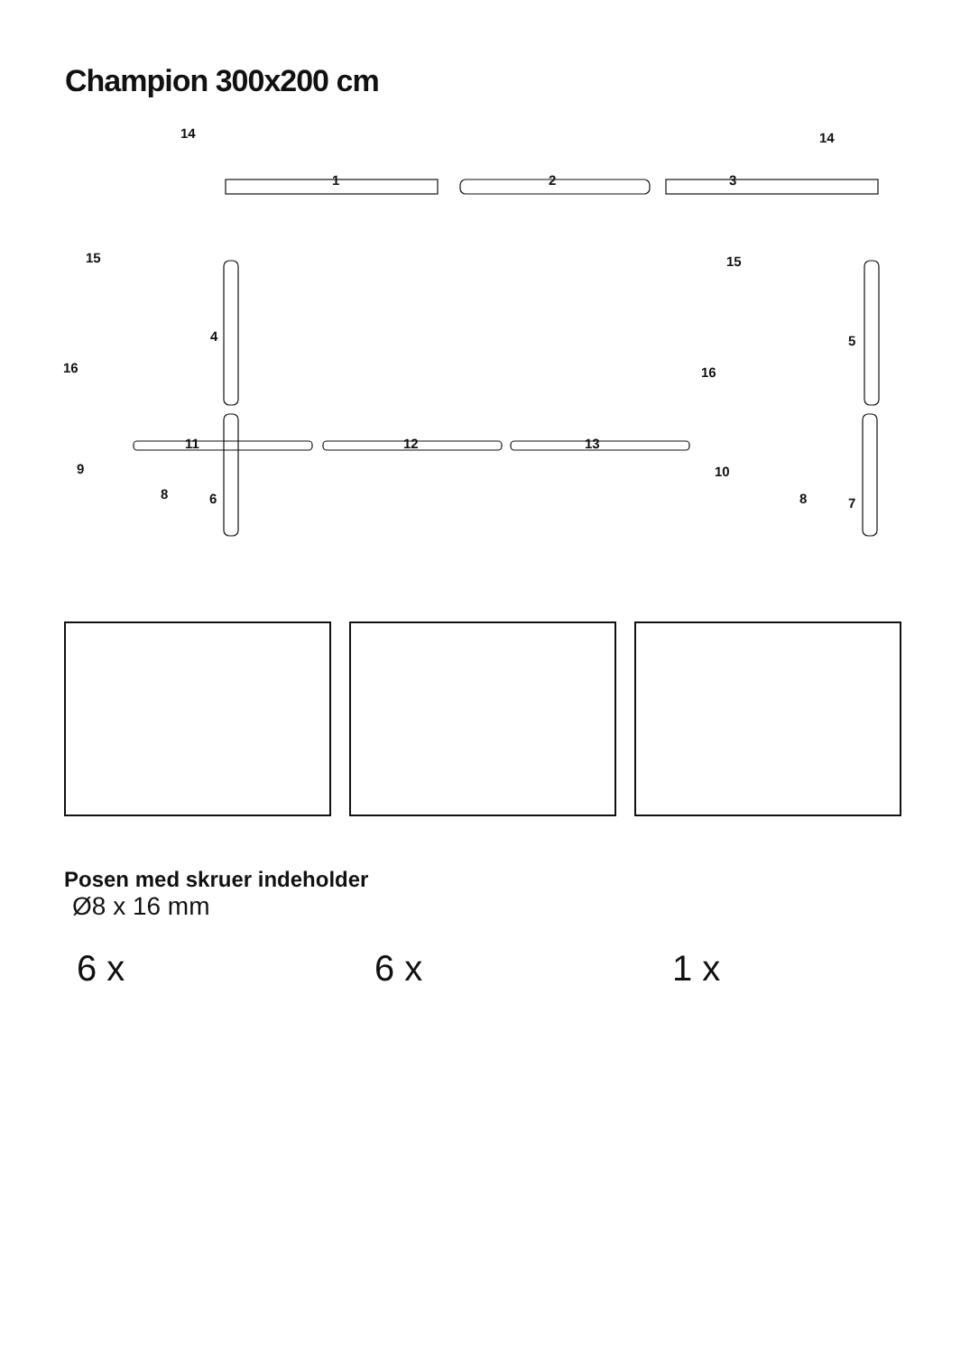Champion 300x200 cm
14 14
1 2 3
15 15
4 5
16 16
11 12 13
9 10
8 6 8 7
Posen med skruer indeholder
Ø8 x 16 mm
6 x 6 x 1 x